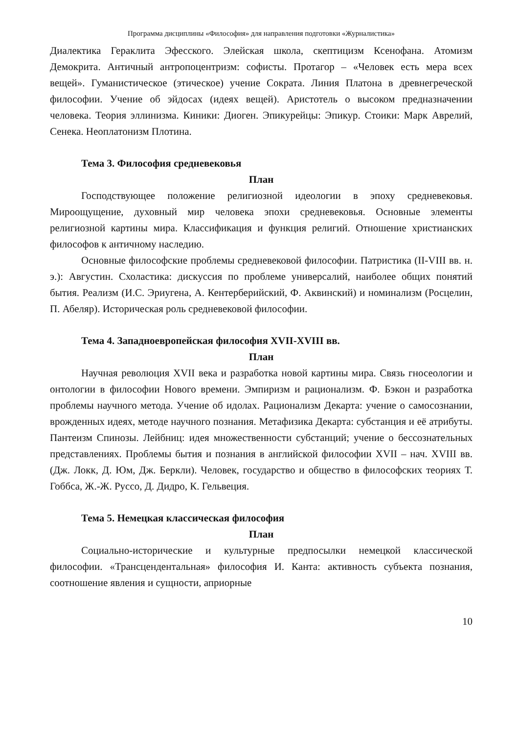Программа дисциплины «Философия» для направления подготовки «Журналистика»
Диалектика Гераклита Эфесского. Элейская школа, скептицизм Ксенофана. Атомизм Демокрита. Античный антропоцентризм: софисты. Протагор – «Человек есть мера всех вещей». Гуманистическое (этическое) учение Сократа. Линия Платона в древнегреческой философии. Учение об эйдосах (идеях вещей). Аристотель о высоком предназначении человека. Теория эллинизма. Киники: Диоген. Эпикурейцы: Эпикур. Стоики: Марк Аврелий, Сенека. Неоплатонизм Плотина.
Тема 3. Философия средневековья
План
Господствующее положение религиозной идеологии в эпоху средневековья. Мироощущение, духовный мир человека эпохи средневековья. Основные элементы религиозной картины мира. Классификация и функция религий. Отношение христианских философов к античному наследию.
Основные философские проблемы средневековой философии. Патристика (II-VIII вв. н. э.): Августин. Схоластика: дискуссия по проблеме универсалий, наиболее общих понятий бытия. Реализм (И.С. Эриугена, А. Кентерберийский, Ф. Аквинский) и номинализм (Росцелин, П. Абеляр). Историческая роль средневековой философии.
Тема 4. Западноевропейская философия XVII-XVIII вв.
План
Научная революция XVII века и разработка новой картины мира. Связь гносеологии и онтологии в философии Нового времени. Эмпиризм и рационализм. Ф. Бэкон и разработка проблемы научного метода. Учение об идолах. Рационализм Декарта: учение о самосознании, врожденных идеях, методе научного познания. Метафизика Декарта: субстанция и её атрибуты. Пантеизм Спинозы. Лейбниц: идея множественности субстанций; учение о бессознательных представлениях. Проблемы бытия и познания в английской философии XVII – нач. XVIII вв. (Дж. Локк, Д. Юм, Дж. Беркли). Человек, государство и общество в философских теориях Т. Гоббса, Ж.-Ж. Руссо, Д. Дидро, К. Гельвеция.
Тема 5. Немецкая классическая философия
План
Социально-исторические и культурные предпосылки немецкой классической философии. «Трансцендентальная» философия И. Канта: активность субъекта познания, соотношение явления и сущности, априорные
10